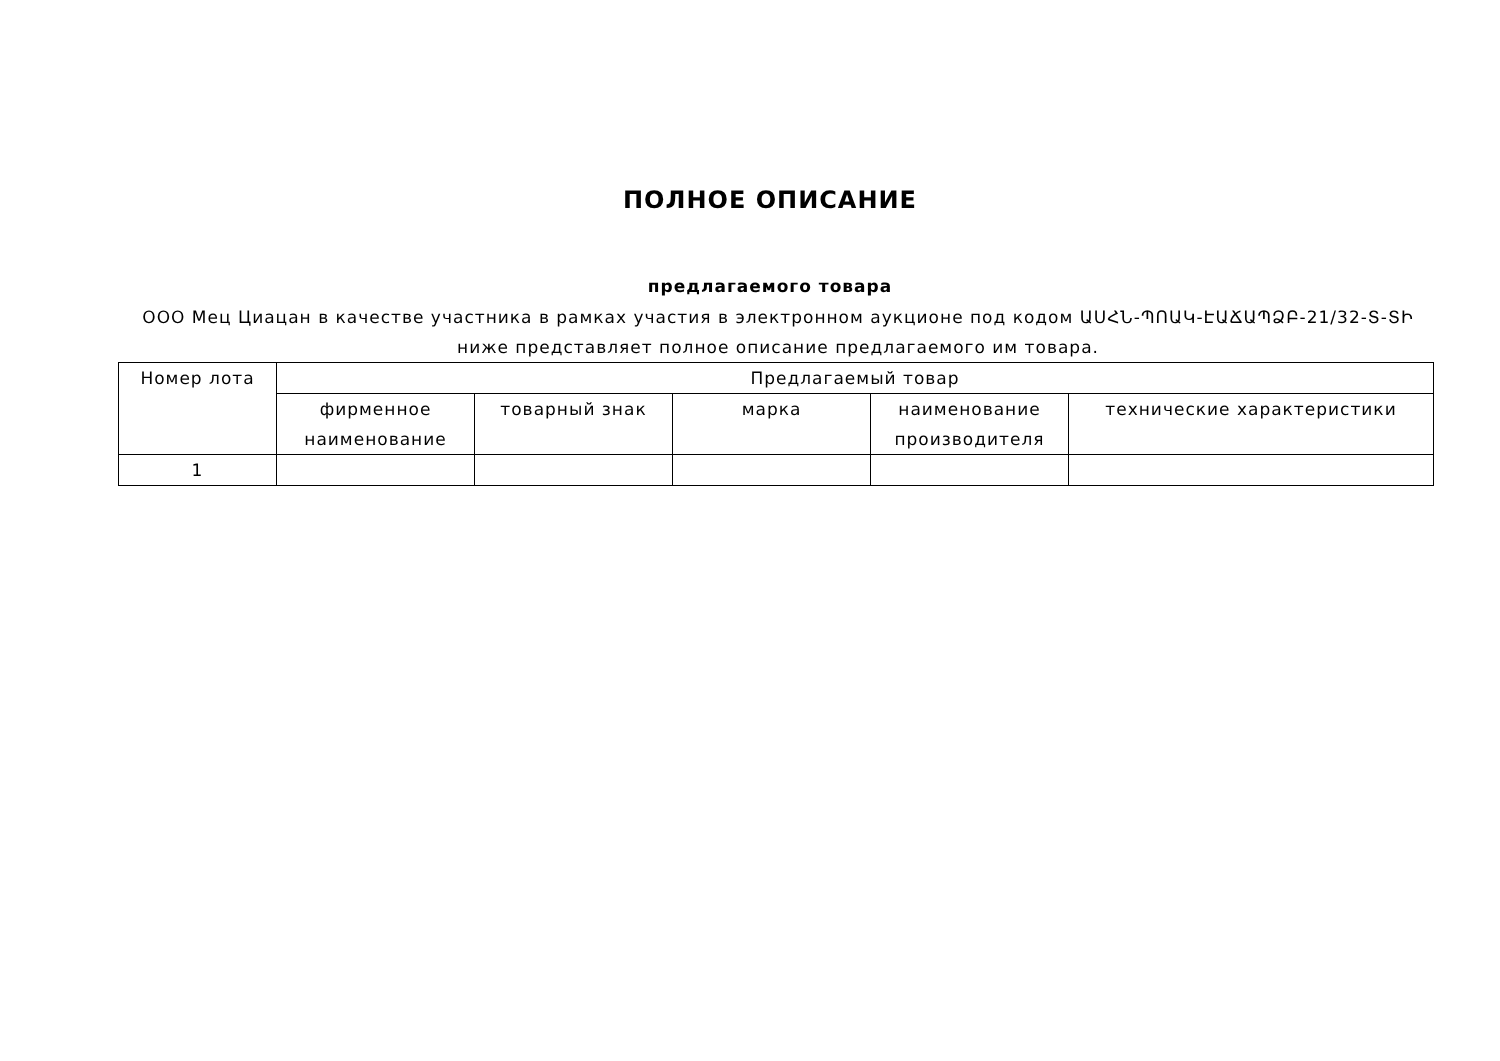ПОЛНОЕ ОПИСАНИЕ
предлагаемого товара
ООО Мец Циацан в качестве участника в рамках участия в электронном аукционе под кодом ԱՍՀՆ-ՊՈԱԿ-ԷԱՃԱՊՁԲ-21/32-Տ-ՏԻ ниже представляет полное описание предлагаемого им товара.
| Номер лота | Предлагаемый товар | | | | |
| --- | --- | --- | --- | --- | --- |
| | фирменное наименование | товарный знак | марка | наименование производителя | технические характеристики |
| 1 | | | | | |